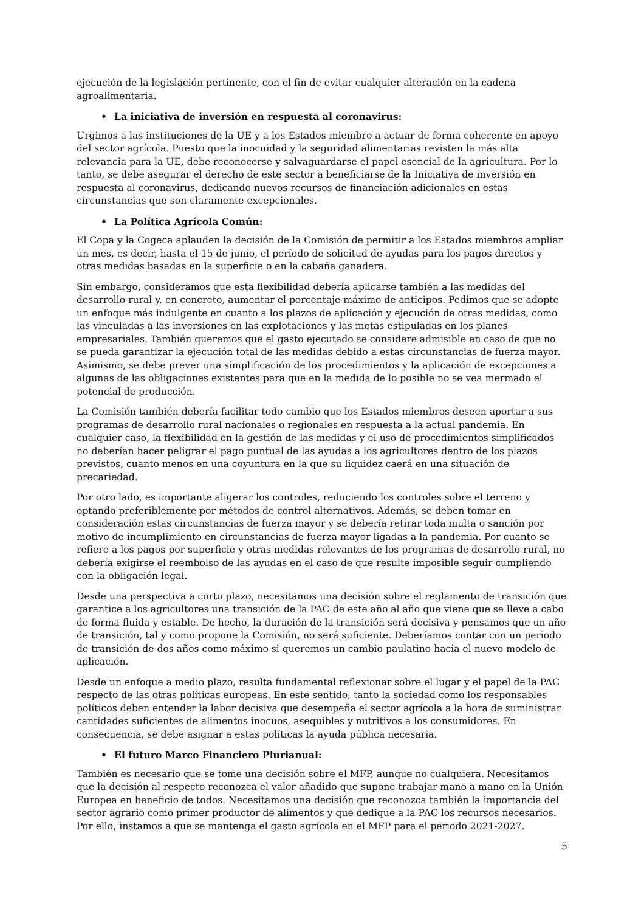ejecución de la legislación pertinente, con el fin de evitar cualquier alteración en la cadena agroalimentaria.
• La iniciativa de inversión en respuesta al coronavirus:
Urgimos a las instituciones de la UE y a los Estados miembro a actuar de forma coherente en apoyo del sector agrícola. Puesto que la inocuidad y la seguridad alimentarias revisten la más alta relevancia para la UE, debe reconocerse y salvaguardarse el papel esencial de la agricultura. Por lo tanto, se debe asegurar el derecho de este sector a beneficiarse de la Iniciativa de inversión en respuesta al coronavirus, dedicando nuevos recursos de financiación adicionales en estas circunstancias que son claramente excepcionales.
• La Política Agrícola Común:
El Copa y la Cogeca aplauden la decisión de la Comisión de permitir a los Estados miembros ampliar un mes, es decir, hasta el 15 de junio, el período de solicitud de ayudas para los pagos directos y otras medidas basadas en la superficie o en la cabaña ganadera.
Sin embargo, consideramos que esta flexibilidad debería aplicarse también a las medidas del desarrollo rural y, en concreto, aumentar el porcentaje máximo de anticipos. Pedimos que se adopte un enfoque más indulgente en cuanto a los plazos de aplicación y ejecución de otras medidas, como las vinculadas a las inversiones en las explotaciones y las metas estipuladas en los planes empresariales. También queremos que el gasto ejecutado se considere admisible en caso de que no se pueda garantizar la ejecución total de las medidas debido a estas circunstancias de fuerza mayor. Asimismo, se debe prever una simplificación de los procedimientos y la aplicación de excepciones a algunas de las obligaciones existentes para que en la medida de lo posible no se vea mermado el potencial de producción.
La Comisión también debería facilitar todo cambio que los Estados miembros deseen aportar a sus programas de desarrollo rural nacionales o regionales en respuesta a la actual pandemia. En cualquier caso, la flexibilidad en la gestión de las medidas y el uso de procedimientos simplificados no deberían hacer peligrar el pago puntual de las ayudas a los agricultores dentro de los plazos previstos, cuanto menos en una coyuntura en la que su liquidez caerá en una situación de precariedad.
Por otro lado, es importante aligerar los controles, reduciendo los controles sobre el terreno y optando preferiblemente por métodos de control alternativos. Además, se deben tomar en consideración estas circunstancias de fuerza mayor y se debería retirar toda multa o sanción por motivo de incumplimiento en circunstancias de fuerza mayor ligadas a la pandemia. Por cuanto se refiere a los pagos por superficie y otras medidas relevantes de los programas de desarrollo rural, no debería exigirse el reembolso de las ayudas en el caso de que resulte imposible seguir cumpliendo con la obligación legal.
Desde una perspectiva a corto plazo, necesitamos una decisión sobre el reglamento de transición que garantice a los agricultores una transición de la PAC de este año al año que viene que se lleve a cabo de forma fluida y estable. De hecho, la duración de la transición será decisiva y pensamos que un año de transición, tal y como propone la Comisión, no será suficiente. Deberíamos contar con un periodo de transición de dos años como máximo si queremos un cambio paulatino hacia el nuevo modelo de aplicación.
Desde un enfoque a medio plazo, resulta fundamental reflexionar sobre el lugar y el papel de la PAC respecto de las otras políticas europeas. En este sentido, tanto la sociedad como los responsables políticos deben entender la labor decisiva que desempeña el sector agrícola a la hora de suministrar cantidades suficientes de alimentos inocuos, asequibles y nutritivos a los consumidores. En consecuencia, se debe asignar a estas políticas la ayuda pública necesaria.
• El futuro Marco Financiero Plurianual:
También es necesario que se tome una decisión sobre el MFP, aunque no cualquiera. Necesitamos que la decisión al respecto reconozca el valor añadido que supone trabajar mano a mano en la Unión Europea en beneficio de todos. Necesitamos una decisión que reconozca también la importancia del sector agrario como primer productor de alimentos y que dedique a la PAC los recursos necesarios. Por ello, instamos a que se mantenga el gasto agrícola en el MFP para el periodo 2021-2027.
5